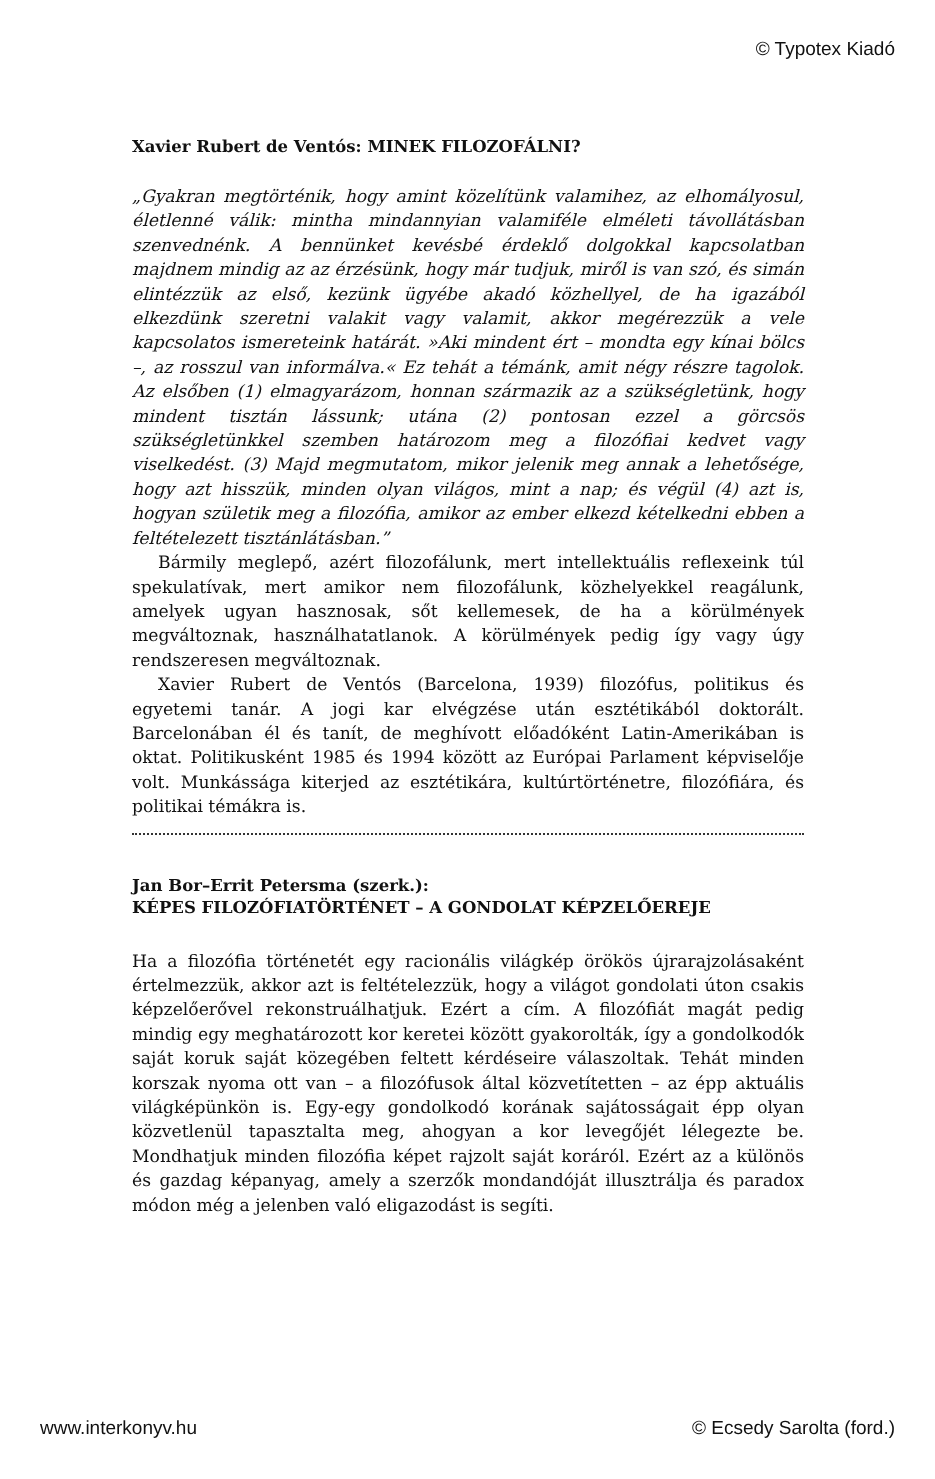© Typotex Kiadó
Xavier Rubert de Ventós: MINEK FILOZOFÁLNI?
„Gyakran megtörténik, hogy amint közelítünk valamihez, az elhomályosul, életlenné válik: mintha mindannyian valamiféle elméleti távollátásban szenvednénk. A bennünket kevésbé érdeklő dolgokkal kapcsolatban majdnem mindig az az érzésünk, hogy már tudjuk, miről is van szó, és simán elintézzük az első, kezünk ügyébe akadó közhellyel, de ha igazából elkezdünk szeretni valakit vagy valamit, akkor megérezzük a vele kapcsolatos ismereteink határát. »Aki mindent ért – mondta egy kínai bölcs –, az rosszul van informálva.« Ez tehát a témánk, amit négy részre tagolok. Az elsőben (1) elmagyarázom, honnan származik az a szükségletünk, hogy mindent tisztán lássunk; utána (2) pontosan ezzel a görcsös szükségletünkkel szemben határozom meg a filozófiai kedvet vagy viselkedést. (3) Majd megmutatom, mikor jelenik meg annak a lehetősége, hogy azt hisszük, minden olyan világos, mint a nap; és végül (4) azt is, hogyan születik meg a filozófia, amikor az ember elkezd kételkedni ebben a feltételezett tisztánlátásban.”
Bármily meglepő, azért filozofálunk, mert intellektuális reflexeink túl spekulatívak, mert amikor nem filozofálunk, közhelyekkel reagálunk, amelyek ugyan hasznosak, sőt kellemesek, de ha a körülmények megváltoznak, használhatatlanok. A körülmények pedig így vagy úgy rendszeresen megváltoznak.
Xavier Rubert de Ventós (Barcelona, 1939) filozófus, politikus és egyetemi tanár. A jogi kar elvégzése után esztétikából doktorált. Barcelonában él és tanít, de meghívott előadóként Latin-Amerikában is oktat. Politikusként 1985 és 1994 között az Európai Parlament képviselője volt. Munkássága kiterjed az esztétikára, kultúrtörténetre, filozófiára, és politikai témákra is.
Jan Bor–Errit Petersma (szerk.):
KÉPES FILOZÓFIATÖRTÉNET – A GONDOLAT KÉPZELŐEREJE
Ha a filozófia történetét egy racionális világkép örökös újrarajzolásaként értelmezzük, akkor azt is feltételezzük, hogy a világot gondolati úton csakis képzelőerővel rekonstruálhatjuk. Ezért a cím. A filozófiát magát pedig mindig egy meghatározott kor keretei között gyakorolták, így a gondolkodók saját koruk saját közegében feltett kérdéseire válaszoltak. Tehát minden korszak nyoma ott van – a filozófusok által közvetítetten – az épp aktuális világképünkön is. Egy-egy gondolkodó korának sajátosságait épp olyan közvetlenül tapasztalta meg, ahogyan a kor levegőjét lélegezte be. Mondhatjuk minden filozófia képet rajzolt saját koráról. Ezért az a különös és gazdag képanyag, amely a szerzők mondandóját illusztrálja és paradox módon még a jelenben való eligazodást is segíti.
www.interkonyv.hu © Ecsedy Sarolta (ford.)